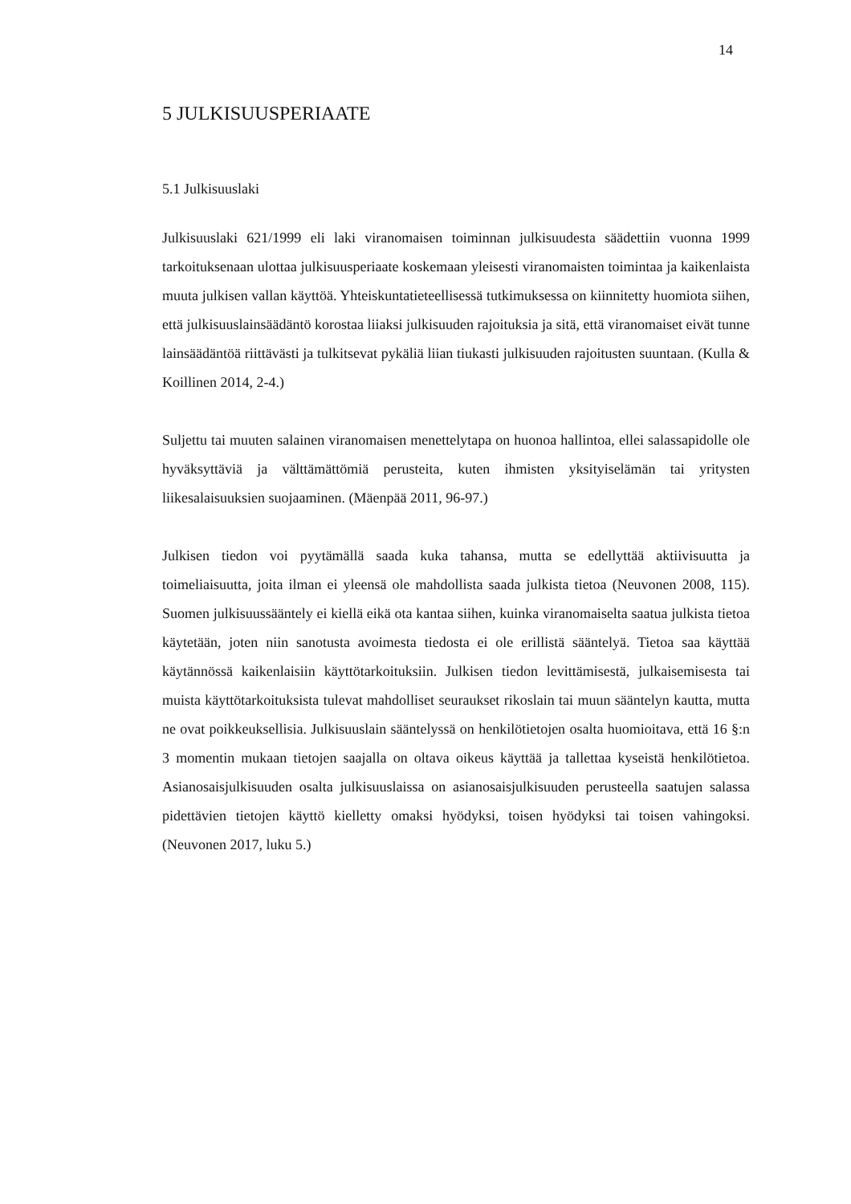14
5 JULKISUUSPERIAATE
5.1 Julkisuuslaki
Julkisuuslaki 621/1999 eli laki viranomaisen toiminnan julkisuudesta säädettiin vuonna 1999 tarkoituksenaan ulottaa julkisuusperiaate koskemaan yleisesti viranomaisten toimintaa ja kaikenlaista muuta julkisen vallan käyttöä. Yhteiskuntatieteellisessä tutkimuksessa on kiinnitetty huomiota siihen, että julkisuuslainsäädäntö korostaa liiaksi julkisuuden rajoituksia ja sitä, että viranomaiset eivät tunne lainsäädäntöä riittävästi ja tulkitsevat pykäliä liian tiukasti julkisuuden rajoitusten suuntaan. (Kulla & Koillinen 2014, 2-4.)
Suljettu tai muuten salainen viranomaisen menettelytapa on huonoa hallintoa, ellei salassapidolle ole hyväksyttäviä ja välttämättömiä perusteita, kuten ihmisten yksityiselämän tai yritysten liikesalaisuuksien suojaaminen. (Mäenpää 2011, 96-97.)
Julkisen tiedon voi pyytämällä saada kuka tahansa, mutta se edellyttää aktiivisuutta ja toimeliaisuutta, joita ilman ei yleensä ole mahdollista saada julkista tietoa (Neuvonen 2008, 115). Suomen julkisuussääntely ei kiellä eikä ota kantaa siihen, kuinka viranomaiselta saatua julkista tietoa käytetään, joten niin sanotusta avoimesta tiedosta ei ole erillistä sääntelyä. Tietoa saa käyttää käytännössä kaikenlaisiin käyttötarkoituksiin. Julkisen tiedon levittämisestä, julkaisemisesta tai muista käyttötarkoituksista tulevat mahdolliset seuraukset rikoslain tai muun sääntelyn kautta, mutta ne ovat poikkeuksellisia. Julkisuuslain sääntelyssä on henkilötietojen osalta huomioitava, että 16 §:n 3 momentin mukaan tietojen saajalla on oltava oikeus käyttää ja tallettaa kyseistä henkilötietoa. Asianosaisjulkisuuden osalta julkisuuslaissa on asianosaisjulkisuuden perusteella saatujen salassa pidettävien tietojen käyttö kielletty omaksi hyödyksi, toisen hyödyksi tai toisen vahingoksi. (Neuvonen 2017, luku 5.)